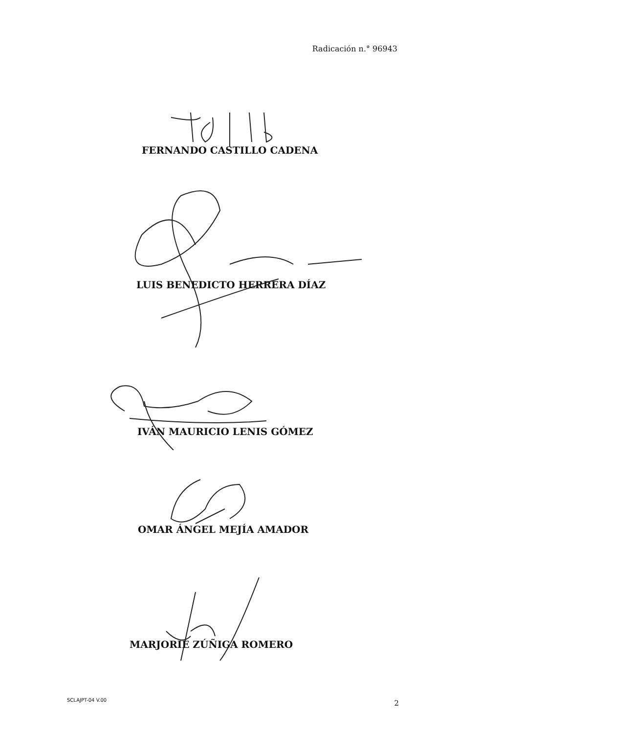Radicación n.° 96943
FERNANDO CASTILLO CADENA
LUIS BENEDICTO HERRERA DÍAZ
IVÁN MAURICIO LENIS GÓMEZ
OMAR ÁNGEL MEJÍA AMADOR
MARJORIE ZÚÑIGA ROMERO
SCLAJPT-04 V.00 2